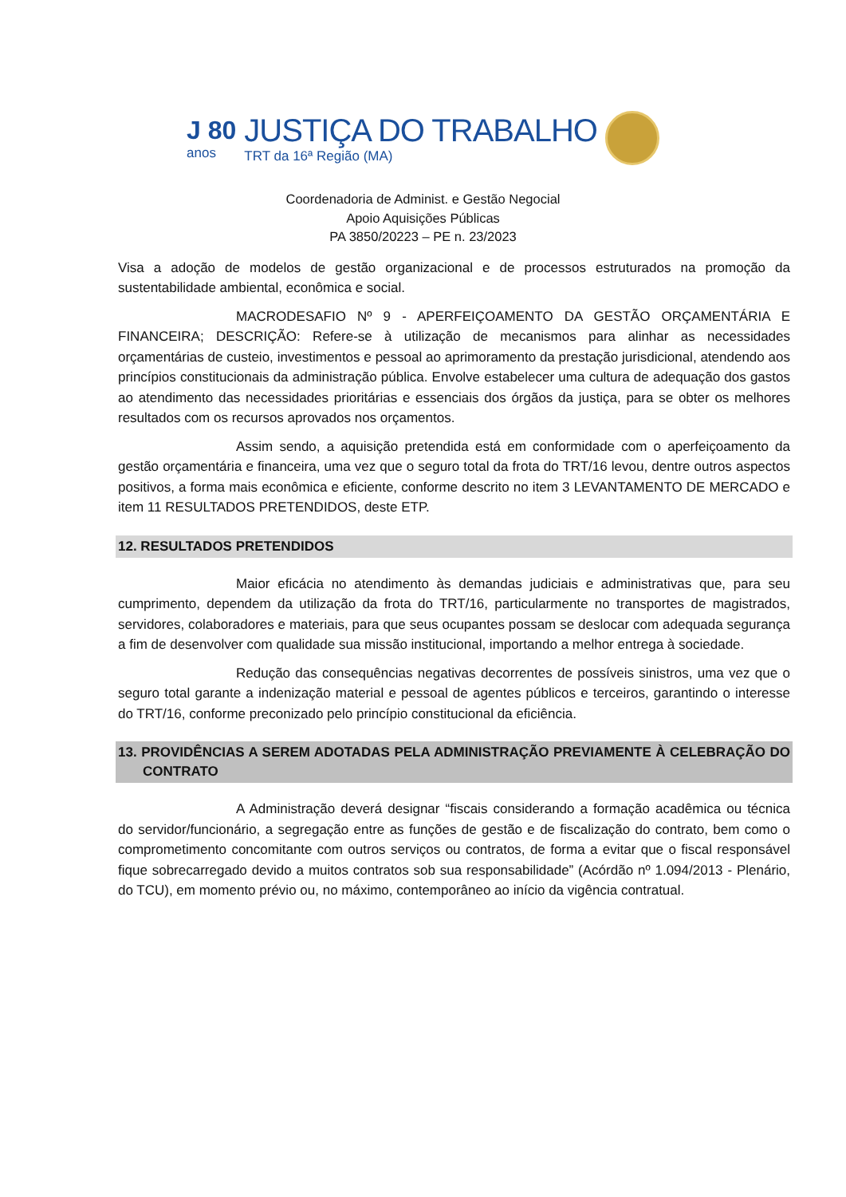J 80
anos
JUSTIÇA DO TRABALHO
TRT da 16ª Região (MA)
Coordenadoria de Administ. e Gestão Negocial
Apoio Aquisições Públicas
PA 3850/20223 – PE n. 23/2023
Visa a adoção de modelos de gestão organizacional e de processos estruturados na promoção da sustentabilidade ambiental, econômica e social.
MACRODESAFIO Nº 9 - APERFEIÇOAMENTO DA GESTÃO ORÇAMENTÁRIA E FINANCEIRA; DESCRIÇÃO: Refere-se à utilização de mecanismos para alinhar as necessidades orçamentárias de custeio, investimentos e pessoal ao aprimoramento da prestação jurisdicional, atendendo aos princípios constitucionais da administração pública. Envolve estabelecer uma cultura de adequação dos gastos ao atendimento das necessidades prioritárias e essenciais dos órgãos da justiça, para se obter os melhores resultados com os recursos aprovados nos orçamentos.
Assim sendo, a aquisição pretendida está em conformidade com o aperfeiçoamento da gestão orçamentária e financeira, uma vez que o seguro total da frota do TRT/16 levou, dentre outros aspectos positivos, a forma mais econômica e eficiente, conforme descrito no item 3 LEVANTAMENTO DE MERCADO e item 11 RESULTADOS PRETENDIDOS, deste ETP.
12. RESULTADOS PRETENDIDOS
Maior eficácia no atendimento às demandas judiciais e administrativas que, para seu cumprimento, dependem da utilização da frota do TRT/16, particularmente no transportes de magistrados, servidores, colaboradores e materiais, para que seus ocupantes possam se deslocar com adequada segurança a fim de desenvolver com qualidade sua missão institucional, importando a melhor entrega à sociedade.
Redução das consequências negativas decorrentes de possíveis sinistros, uma vez que o seguro total garante a indenização material e pessoal de agentes públicos e terceiros, garantindo o interesse do TRT/16, conforme preconizado pelo princípio constitucional da eficiência.
13. PROVIDÊNCIAS A SEREM ADOTADAS PELA ADMINISTRAÇÃO PREVIAMENTE À CELEBRAÇÃO DO CONTRATO
A Administração deverá designar “fiscais considerando a formação acadêmica ou técnica do servidor/funcionário, a segregação entre as funções de gestão e de fiscalização do contrato, bem como o comprometimento concomitante com outros serviços ou contratos, de forma a evitar que o fiscal responsável fique sobrecarregado devido a muitos contratos sob sua responsabilidade” (Acórdão nº 1.094/2013 - Plenário, do TCU), em momento prévio ou, no máximo, contemporâneo ao início da vigência contratual.